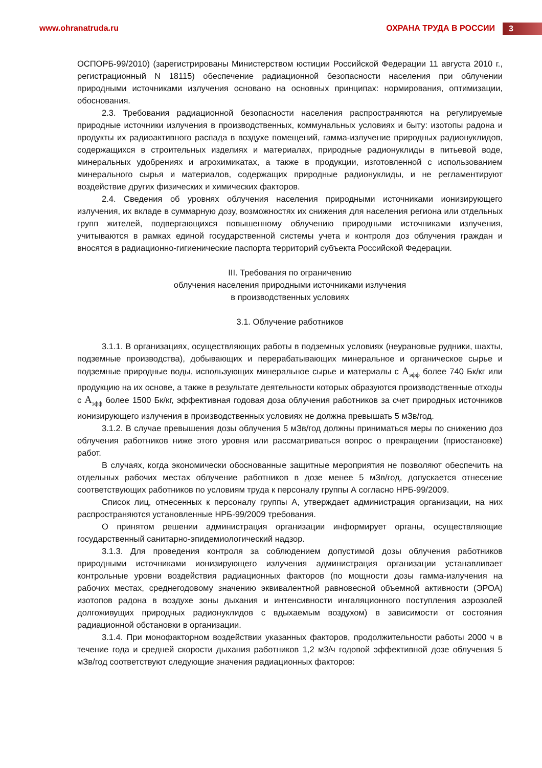www.ohranatruda.ru ОХРАНА ТРУДА В РОССИИ 3
ОСПОРБ-99/2010) (зарегистрированы Министерством юстиции Российской Федерации 11 августа 2010 г., регистрационный N 18115) обеспечение радиационной безопасности населения при облучении природными источниками излучения основано на основных принципах: нормирования, оптимизации, обоснования.
2.3. Требования радиационной безопасности населения распространяются на регулируемые природные источники излучения в производственных, коммунальных условиях и быту: изотопы радона и продукты их радиоактивного распада в воздухе помещений, гамма-излучение природных радионуклидов, содержащихся в строительных изделиях и материалах, природные радионуклиды в питьевой воде, минеральных удобрениях и агрохимикатах, а также в продукции, изготовленной с использованием минерального сырья и материалов, содержащих природные радионуклиды, и не регламентируют воздействие других физических и химических факторов.
2.4. Сведения об уровнях облучения населения природными источниками ионизирующего излучения, их вкладе в суммарную дозу, возможностях их снижения для населения региона или отдельных групп жителей, подвергающихся повышенному облучению природными источниками излучения, учитываются в рамках единой государственной системы учета и контроля доз облучения граждан и вносятся в радиационно-гигиенические паспорта территорий субъекта Российской Федерации.
III. Требования по ограничению
облучения населения природными источниками излучения
в производственных условиях
3.1. Облучение работников
3.1.1. В организациях, осуществляющих работы в подземных условиях (неурановые рудники, шахты, подземные производства), добывающих и перерабатывающих минеральное и органическое сырье и подземные природные воды, использующих минеральное сырье и материалы с А<sub>эфф</sub> более 740 Бк/кг или продукцию на их основе, а также в результате деятельности которых образуются производственные отходы с А<sub>эфф</sub> более 1500 Бк/кг, эффективная годовая доза облучения работников за счет природных источников ионизирующего излучения в производственных условиях не должна превышать 5 мЗв/год.
3.1.2. В случае превышения дозы облучения 5 мЗв/год должны приниматься меры по снижению доз облучения работников ниже этого уровня или рассматриваться вопрос о прекращении (приостановке) работ.
В случаях, когда экономически обоснованные защитные мероприятия не позволяют обеспечить на отдельных рабочих местах облучение работников в дозе менее 5 мЗв/год, допускается отнесение соответствующих работников по условиям труда к персоналу группы А согласно НРБ-99/2009.
Список лиц, отнесенных к персоналу группы А, утверждает администрация организации, на них распространяются установленные НРБ-99/2009 требования.
О принятом решении администрация организации информирует органы, осуществляющие государственный санитарно-эпидемиологический надзор.
3.1.3. Для проведения контроля за соблюдением допустимой дозы облучения работников природными источниками ионизирующего излучения администрация организации устанавливает контрольные уровни воздействия радиационных факторов (по мощности дозы гамма-излучения на рабочих местах, среднегодовому значению эквивалентной равновесной объемной активности (ЭРОА) изотопов радона в воздухе зоны дыхания и интенсивности ингаляционного поступления аэрозолей долгоживущих природных радионуклидов с вдыхаемым воздухом) в зависимости от состояния радиационной обстановки в организации.
3.1.4. При монофакторном воздействии указанных факторов, продолжительности работы 2000 ч в течение года и средней скорости дыхания работников 1,2 м3/ч годовой эффективной дозе облучения 5 мЗв/год соответствуют следующие значения радиационных факторов: